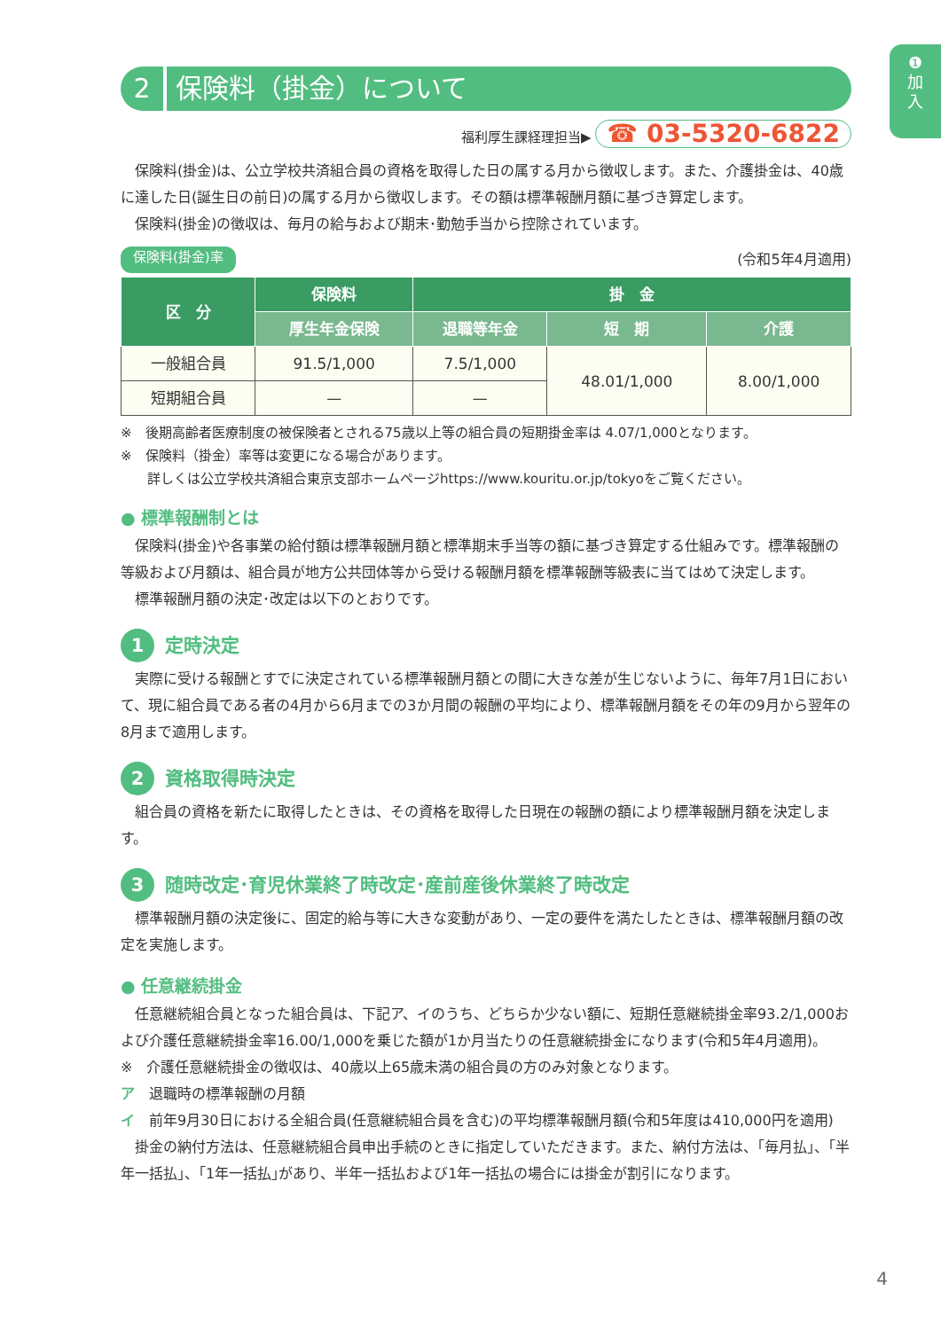❶
加
入
2 保険料（掛金）について
福利厚生課経理担当▶ ☎ 03-5320-6822
保険料(掛金)は、公立学校共済組合員の資格を取得した日の属する月から徴収します。また、介護掛金は、40歳に達した日(誕生日の前日)の属する月から徴収します。その額は標準報酬月額に基づき算定します。
保険料(掛金)の徴収は、毎月の給与および期末･勤勉手当から控除されています。
保険料(掛金)率 (令和5年4月適用)
| 区 分 | 保険料 | 掛 金 | | |
| --- | --- | --- | --- | --- |
| | 厚生年金保険 | 退職等年金 | 短 期 | 介護 |
| 一般組合員 | 91.5/1,000 | 7.5/1,000 | 48.01/1,000 | 8.00/1,000 |
| 短期組合員 | — | — | | |
※　後期高齢者医療制度の被保険者とされる75歳以上等の組合員の短期掛金率は 4.07/1,000となります。
※　保険料（掛金）率等は変更になる場合があります。
　　詳しくは公立学校共済組合東京支部ホームページhttps://www.kouritu.or.jp/tokyoをご覧ください。
● 標準報酬制とは
保険料(掛金)や各事業の給付額は標準報酬月額と標準期末手当等の額に基づき算定する仕組みです。標準報酬の等級および月額は、組合員が地方公共団体等から受ける報酬月額を標準報酬等級表に当てはめて決定します。
標準報酬月額の決定･改定は以下のとおりです。
1 定時決定
実際に受ける報酬とすでに決定されている標準報酬月額との間に大きな差が生じないように、毎年7月1日において、現に組合員である者の4月から6月までの3か月間の報酬の平均により、標準報酬月額をその年の9月から翌年の8月まで適用します。
2 資格取得時決定
組合員の資格を新たに取得したときは、その資格を取得した日現在の報酬の額により標準報酬月額を決定します。
3 随時改定･育児休業終了時改定･産前産後休業終了時改定
標準報酬月額の決定後に、固定的給与等に大きな変動があり、一定の要件を満たしたときは、標準報酬月額の改定を実施します。
● 任意継続掛金
任意継続組合員となった組合員は、下記ア、イのうち、どちらか少ない額に、短期任意継続掛金率93.2/1,000および介護任意継続掛金率16.00/1,000を乗じた額が1か月当たりの任意継続掛金になります(令和5年4月適用)。
※　介護任意継続掛金の徴収は、40歳以上65歳未満の組合員の方のみ対象となります。
ア　退職時の標準報酬の月額
イ　前年9月30日における全組合員(任意継続組合員を含む)の平均標準報酬月額(令和5年度は410,000円を適用)
掛金の納付方法は、任意継続組合員申出手続のときに指定していただきます。また、納付方法は、｢毎月払｣、｢半年一括払｣、｢1年一括払｣があり、半年一括払および1年一括払の場合には掛金が割引になります。
4